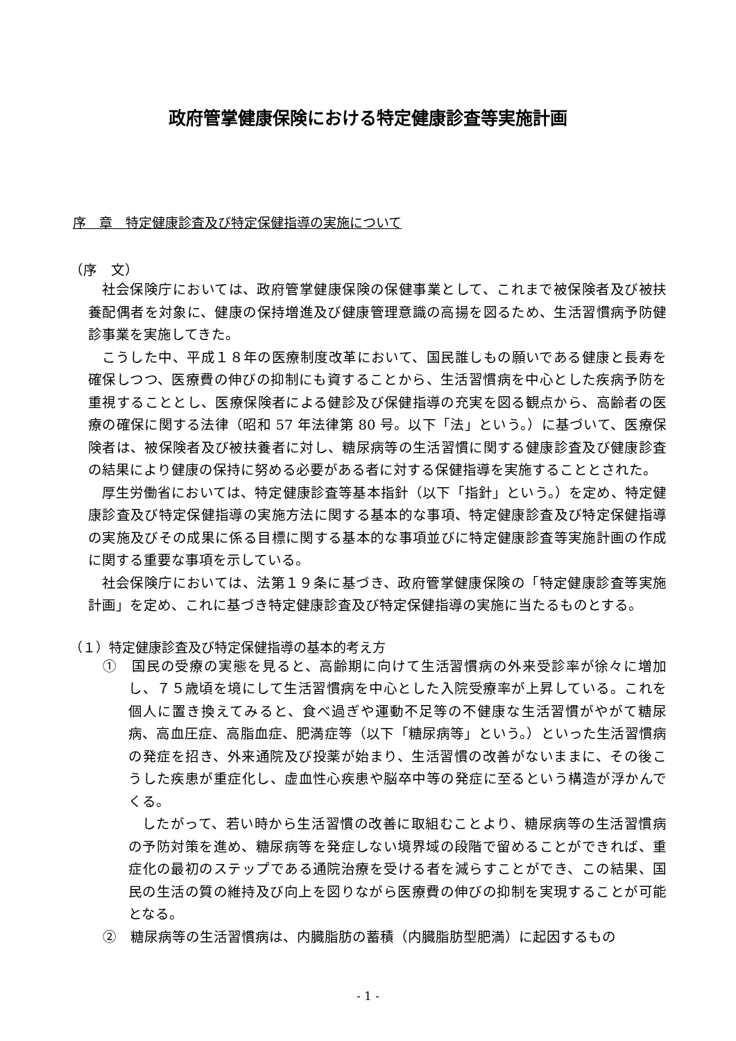政府管掌健康保険における特定健康診査等実施計画
序　章　特定健康診査及び特定保健指導の実施について
（序　文）
社会保険庁においては、政府管掌健康保険の保健事業として、これまで被保険者及び被扶養配偶者を対象に、健康の保持増進及び健康管理意識の高揚を図るため、生活習慣病予防健診事業を実施してきた。
こうした中、平成１８年の医療制度改革において、国民誰しもの願いである健康と長寿を確保しつつ、医療費の伸びの抑制にも資することから、生活習慣病を中心とした疾病予防を重視することとし、医療保険者による健診及び保健指導の充実を図る観点から、高齢者の医療の確保に関する法律（昭和 57 年法律第 80 号。以下「法」という。）に基づいて、医療保険者は、被保険者及び被扶養者に対し、糖尿病等の生活習慣に関する健康診査及び健康診査の結果により健康の保持に努める必要がある者に対する保健指導を実施することとされた。
厚生労働省においては、特定健康診査等基本指針（以下「指針」という。）を定め、特定健康診査及び特定保健指導の実施方法に関する基本的な事項、特定健康診査及び特定保健指導の実施及びその成果に係る目標に関する基本的な事項並びに特定健康診査等実施計画の作成に関する重要な事項を示している。
社会保険庁においては、法第１９条に基づき、政府管掌健康保険の「特定健康診査等実施計画」を定め、これに基づき特定健康診査及び特定保健指導の実施に当たるものとする。
（１）特定健康診査及び特定保健指導の基本的考え方
①　国民の受療の実態を見ると、高齢期に向けて生活習慣病の外来受診率が徐々に増加し、７５歳頃を境にして生活習慣病を中心とした入院受療率が上昇している。これを個人に置き換えてみると、食べ過ぎや運動不足等の不健康な生活習慣がやがて糖尿病、高血圧症、高脂血症、肥満症等（以下「糖尿病等」という。）といった生活習慣病の発症を招き、外来通院及び投薬が始まり、生活習慣の改善がないままに、その後こうした疾患が重症化し、虚血性心疾患や脳卒中等の発症に至るという構造が浮かんでくる。
したがって、若い時から生活習慣の改善に取組むことより、糖尿病等の生活習慣病の予防対策を進め、糖尿病等を発症しない境界域の段階で留めることができれば、重症化の最初のステップである通院治療を受ける者を減らすことができ、この結果、国民の生活の質の維持及び向上を図りながら医療費の伸びの抑制を実現することが可能となる。
②　糖尿病等の生活習慣病は、内臓脂肪の蓄積（内臓脂肪型肥満）に起因するもの
- 1 -